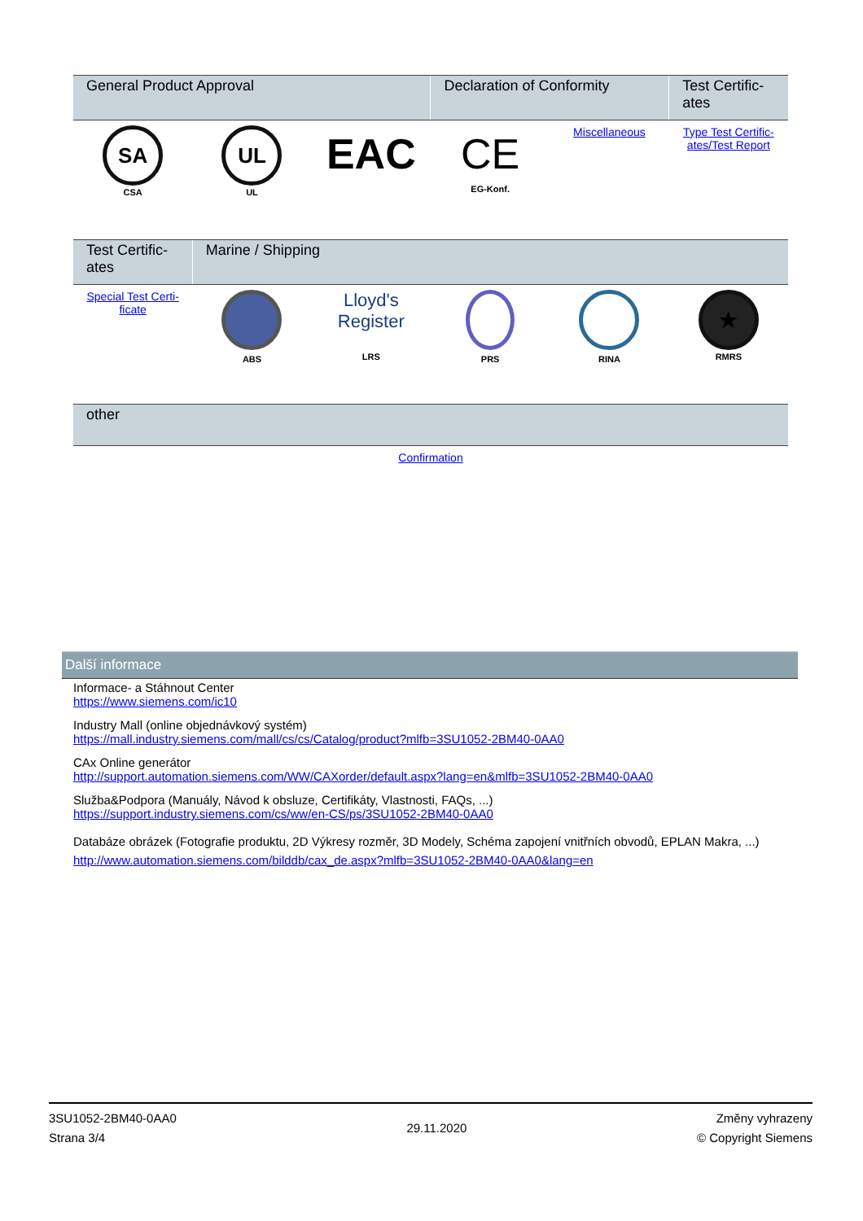| General Product Approval | | | Declaration of Conformity | | Test Certific-ates |
| --- | --- | --- | --- | --- | --- |
| SA CSA | UL UL | EAC | CE EG-Konf. | Miscellaneous | Type Test Certific-ates/Test Report |
| Test Certific-ates | Marine / Shipping | | | | |
| --- | --- | --- | --- | --- | --- |
| Special Test Certi-ficate | ABS | Lloyd's Register LRS | PRS | RINA | ★ RMRS |
| other | |
| --- | --- |
| Confirmation | |
Další informace
Informace- a Stáhnout Center
https://www.siemens.com/ic10
Industry Mall (online objednávkový systém)
https://mall.industry.siemens.com/mall/cs/cs/Catalog/product?mlfb=3SU1052-2BM40-0AA0
CAx Online generátor
http://support.automation.siemens.com/WW/CAXorder/default.aspx?lang=en&mlfb=3SU1052-2BM40-0AA0
Služba&Podpora (Manuály, Návod k obsluze, Certifikáty, Vlastnosti, FAQs, ...)
https://support.industry.siemens.com/cs/ww/en-CS/ps/3SU1052-2BM40-0AA0
Databáze obrázek (Fotografie produktu, 2D Výkresy rozměr, 3D Modely, Schéma zapojení vnitřních obvodů, EPLAN Makra, ...)
http://www.automation.siemens.com/bilddb/cax_de.aspx?mlfb=3SU1052-2BM40-0AA0&lang=en
3SU1052-2BM40-0AA0
Strana 3/4
29.11.2020
Změny vyhrazeny
© Copyright Siemens